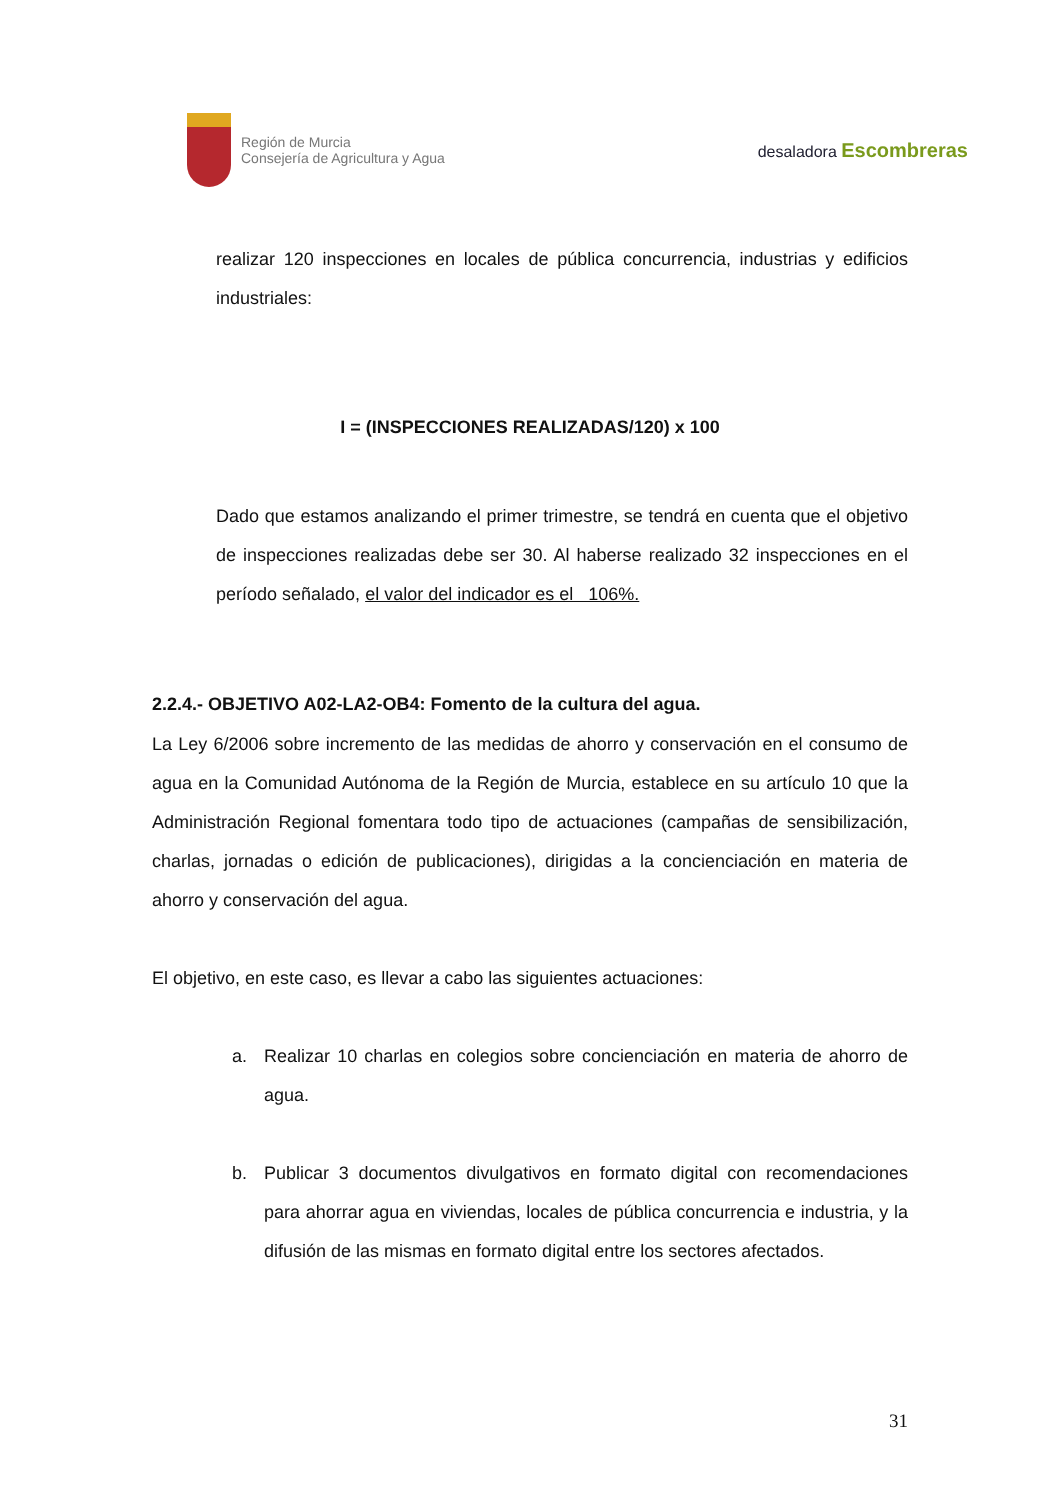Región de Murcia
Consejería de Agricultura y Agua
desaladora Escombreras
realizar 120 inspecciones en locales de pública concurrencia, industrias y edificios industriales:
I = (INSPECCIONES REALIZADAS/120) x 100
Dado que estamos analizando el primer trimestre, se tendrá en cuenta que el objetivo de inspecciones realizadas debe ser 30. Al haberse realizado 32 inspecciones en el período señalado, el valor del indicador es el 106%.
2.2.4.- OBJETIVO A02-LA2-OB4: Fomento de la cultura del agua.
La Ley 6/2006 sobre incremento de las medidas de ahorro y conservación en el consumo de agua en la Comunidad Autónoma de la Región de Murcia, establece en su artículo 10 que la Administración Regional fomentara todo tipo de actuaciones (campañas de sensibilización, charlas, jornadas o edición de publicaciones), dirigidas a la concienciación en materia de ahorro y conservación del agua.
El objetivo, en este caso, es llevar a cabo las siguientes actuaciones:
a. Realizar 10 charlas en colegios sobre concienciación en materia de ahorro de agua.
b. Publicar 3 documentos divulgativos en formato digital con recomendaciones para ahorrar agua en viviendas, locales de pública concurrencia e industria, y la difusión de las mismas en formato digital entre los sectores afectados.
31